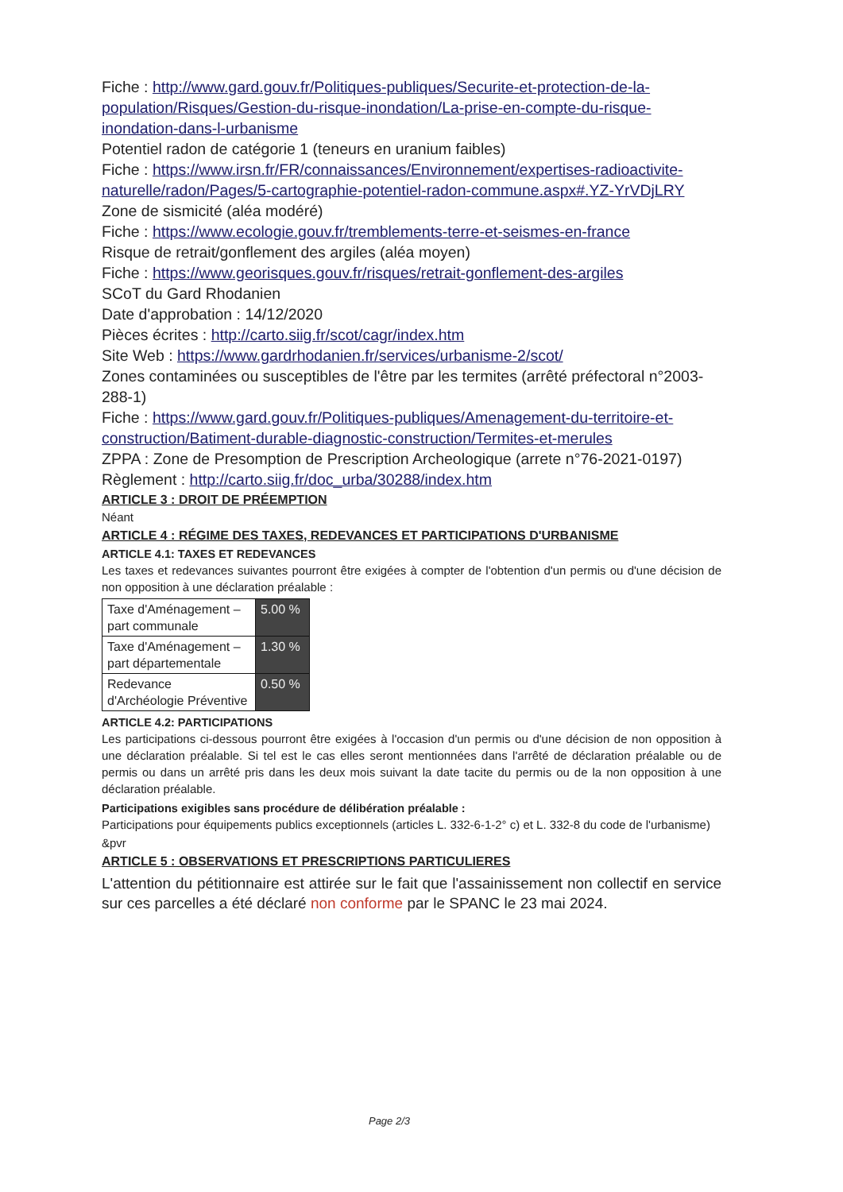Fiche : http://www.gard.gouv.fr/Politiques-publiques/Securite-et-protection-de-la-population/Risques/Gestion-du-risque-inondation/La-prise-en-compte-du-risque-inondation-dans-l-urbanisme
Potentiel radon de catégorie 1 (teneurs en uranium faibles)
Fiche : https://www.irsn.fr/FR/connaissances/Environnement/expertises-radioactivite-naturelle/radon/Pages/5-cartographie-potentiel-radon-commune.aspx#.YZ-YrVDjLRY
Zone de sismicité (aléa modéré)
Fiche : https://www.ecologie.gouv.fr/tremblements-terre-et-seismes-en-france
Risque de retrait/gonflement des argiles (aléa moyen)
Fiche : https://www.georisques.gouv.fr/risques/retrait-gonflement-des-argiles
SCoT du Gard Rhodanien
Date d'approbation : 14/12/2020
Pièces écrites : http://carto.siig.fr/scot/cagr/index.htm
Site Web : https://www.gardrhodanien.fr/services/urbanisme-2/scot/
Zones contaminées ou susceptibles de l'être par les termites (arrêté préfectoral n°2003-288-1)
Fiche : https://www.gard.gouv.fr/Politiques-publiques/Amenagement-du-territoire-et-construction/Batiment-durable-diagnostic-construction/Termites-et-merules
ZPPA : Zone de Presomption de Prescription Archeologique (arrete n°76-2021-0197)
Règlement : http://carto.siig.fr/doc_urba/30288/index.htm
ARTICLE 3 : DROIT DE PRÉEMPTION
Néant
ARTICLE 4 : RÉGIME DES TAXES, REDEVANCES ET PARTICIPATIONS D'URBANISME
ARTICLE 4.1: TAXES ET REDEVANCES
Les taxes et redevances suivantes pourront être exigées à compter de l'obtention d'un permis ou d'une décision de non opposition à une déclaration préalable :
| Taxe d'Aménagement – part communale | 5.00 % |
| Taxe d'Aménagement – part départementale | 1.30 % |
| Redevance d'Archéologie Préventive | 0.50 % |
ARTICLE 4.2: PARTICIPATIONS
Les participations ci-dessous pourront être exigées à l'occasion d'un permis ou d'une décision de non opposition à une déclaration préalable. Si tel est le cas elles seront mentionnées dans l'arrêté de déclaration préalable ou de permis ou dans un arrêté pris dans les deux mois suivant la date tacite du permis ou de la non opposition à une déclaration préalable.
Participations exigibles sans procédure de délibération préalable :
Participations pour équipements publics exceptionnels (articles L. 332-6-1-2° c) et L. 332-8 du code de l'urbanisme)
&pvr
ARTICLE 5 : OBSERVATIONS ET PRESCRIPTIONS PARTICULIERES
L'attention du pétitionnaire est attirée sur le fait que l'assainissement non collectif en service sur ces parcelles a été déclaré non conforme par le SPANC le 23 mai 2024.
Page 2/3